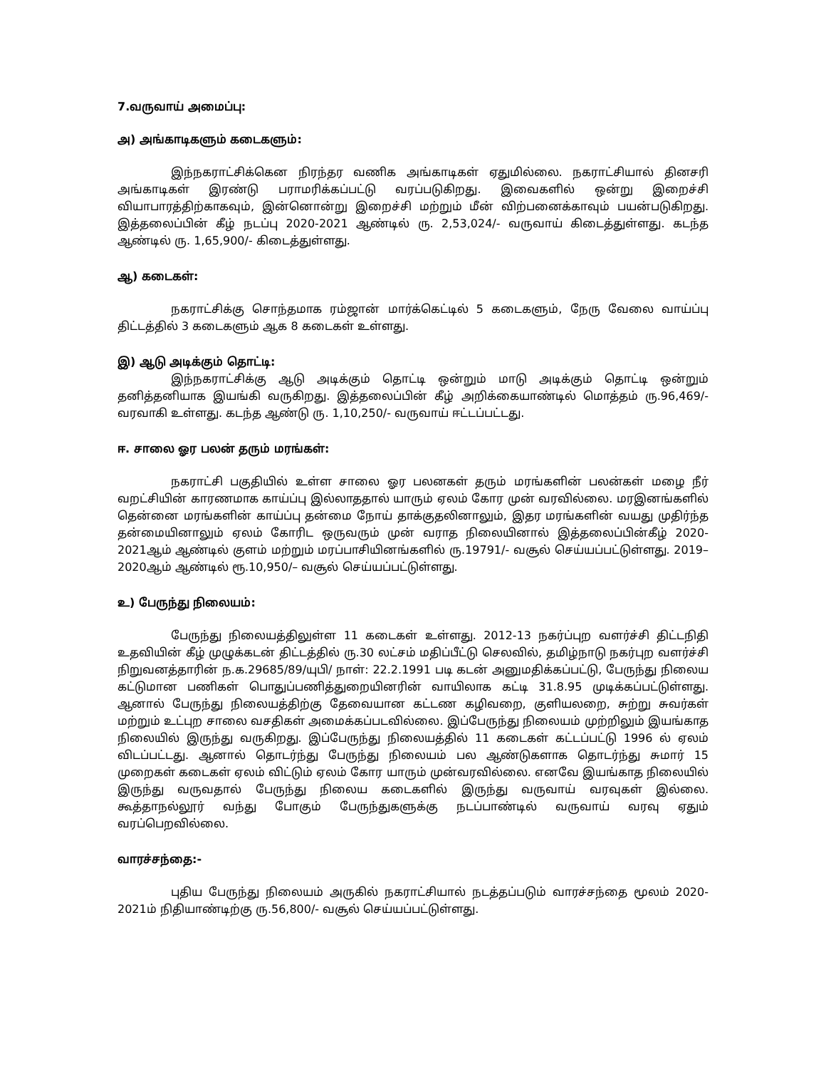7.வருவாய் அமைப்பு:
அ) அங்காடிகளும் கடைகளும்:
இந்நகராட்சிக்கென நிரந்தர வணிக அங்காடிகள் ஏதுமில்லை. நகராட்சியால் தினசரி அங்காடிகள் இரண்டு பராமரிக்கப்பட்டு வரப்படுகிறது. இவைகளில் ஒன்று இறைச்சி வியாபாரத்திற்காகவும், இன்னொன்று இறைச்சி மற்றும் மீன் விற்பனைக்காவும் பயன்படுகிறது. இத்தலைப்பின் கீழ் நடப்பு 2020-2021 ஆண்டில் ரு. 2,53,024/- வருவாய் கிடைத்துள்ளது. கடந்த ஆண்டில் ரு. 1,65,900/- கிடைத்துள்ளது.
ஆ) கடைகள்:
நகராட்சிக்கு சொந்தமாக ரம்ஜான் மார்க்கெட்டில் 5 கடைகளும், நேரு வேலை வாய்ப்பு திட்டத்தில் 3 கடைகளும் ஆக 8 கடைகள் உள்ளது.
இ) ஆடு அடிக்கும் தொட்டி:
இந்நகராட்சிக்கு ஆடு அடிக்கும் தொட்டி ஒன்றும் மாடு அடிக்கும் தொட்டி ஒன்றும் தனித்தனியாக இயங்கி வருகிறது. இத்தலைப்பின் கீழ் அறிக்கையாண்டில் மொத்தம் ரு.96,469/- வரவாகி உள்ளது. கடந்த ஆண்டு ரு. 1,10,250/- வருவாய் ஈட்டப்பட்டது.
ஈ. சாலை ஓர பலன் தரும் மரங்கள்:
நகராட்சி பகுதியில் உள்ள சாலை ஓர பலனகள் தரும் மரங்களின் பலன்கள் மழை நீர் வறட்சியின் காரணமாக காய்ப்பு இல்லாததால் யாரும் ஏலம் கோர முன் வரவில்லை. மரஇனங்களில் தென்னை மரங்களின் காய்ப்பு தன்மை நோய் தாக்குதலினாலும், இதர மரங்களின் வயது முதிர்ந்த தன்மையினாலும் ஏலம் கோரிட ஒருவரும் முன் வராத நிலையினால் இத்தலைப்பின்கீழ் 2020-2021ஆம் ஆண்டில் குளம் மற்றும் மரப்பாசியினங்களில் ரு.19791/- வசூல் செய்யப்பட்டுள்ளது. 2019–2020ஆம் ஆண்டில் ரூ.10,950/– வசூல் செய்யப்பட்டுள்ளது.
உ) பேருந்து நிலையம்:
பேருந்து நிலையத்திலுள்ள 11 கடைகள் உள்ளது. 2012-13 நகர்ப்புற வளர்ச்சி திட்டநிதி உதவியின் கீழ் முழுக்கடன் திட்டத்தில் ரு.30 லட்சம் மதிப்பீட்டு செலவில், தமிழ்நாடு நகர்புற வளர்ச்சி நிறுவனத்தாரின் ந.க.29685/89/யுபி/ நாள்: 22.2.1991 படி கடன் அனுமதிக்கப்பட்டு, பேருந்து நிலைய கட்டுமான பணிகள் பொதுப்பணித்துறையினரின் வாயிலாக கட்டி 31.8.95 முடிக்கப்பட்டுள்ளது. ஆனால் பேருந்து நிலையத்திற்கு தேவையான கட்டண கழிவறை, குளியலறை, சுற்று சுவர்கள் மற்றும் உட்புற சாலை வசதிகள் அமைக்கப்படவில்லை. இப்பேருந்து நிலையம் முற்றிலும் இயங்காத நிலையில் இருந்து வருகிறது. இப்பேருந்து நிலையத்தில் 11 கடைகள் கட்டப்பட்டு 1996 ல் ஏலம் விடப்பட்டது. ஆனால் தொடர்ந்து பேருந்து நிலையம் பல ஆண்டுகளாக தொடர்ந்து சுமார் 15 முறைகள் கடைகள் ஏலம் விட்டும் ஏலம் கோர யாரும் முன்வரவில்லை. எனவே இயங்காத நிலையில் இருந்து வருவதால் பேருந்து நிலைய கடைகளில் இருந்து வருவாய் வரவுகள் இல்லை. கூத்தாநல்லூர் வந்து போகும் பேருந்துகளுக்கு நடப்பாண்டில் வருவாய் வரவு ஏதும் வரப்பெறவில்லை.
வாரச்சந்தை:-
புதிய பேருந்து நிலையம் அருகில் நகராட்சியால் நடத்தப்படும் வாரச்சந்தை மூலம் 2020-2021ம் நிதியாண்டிற்கு ரு.56,800/- வசூல் செய்யப்பட்டுள்ளது.